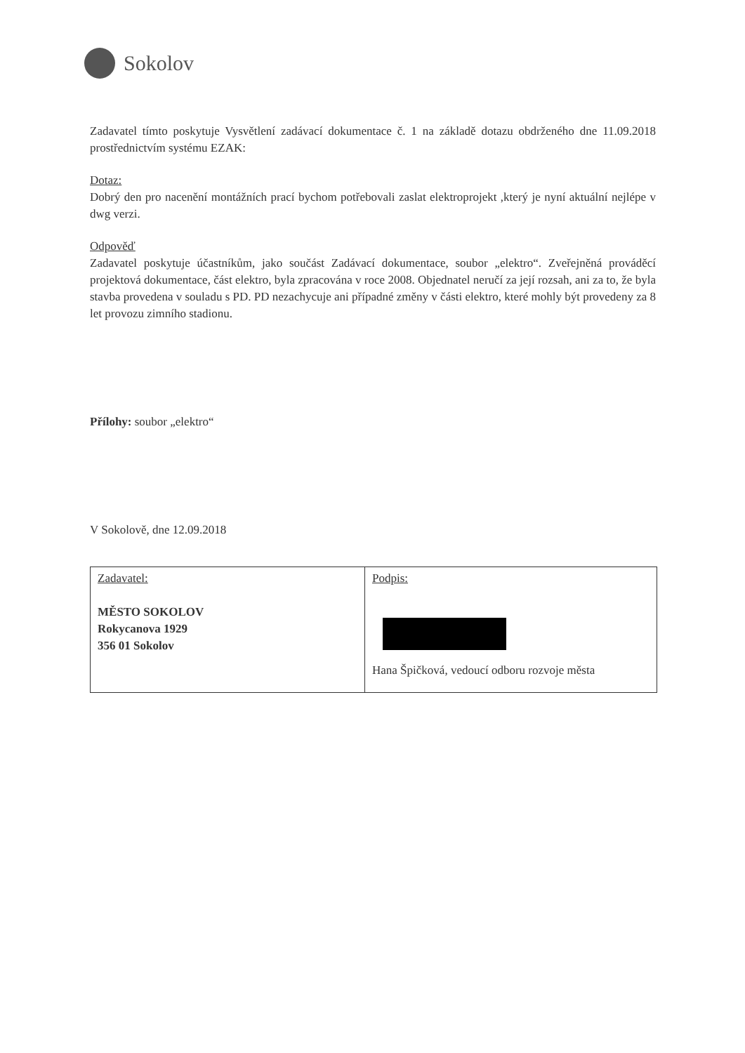Sokolov
Zadavatel tímto poskytuje Vysvětlení zadávací dokumentace č. 1 na základě dotazu obdrženého dne 11.09.2018 prostřednictvím systému EZAK:
Dotaz:
Dobrý den pro nacenění montážních prací bychom potřebovali zaslat elektroprojekt ,který je nyní aktuální nejlépe v dwg verzi.
Odpověď
Zadavatel poskytuje účastníkům, jako součást Zadávací dokumentace, soubor „elektro“. Zveřejněná prováděcí projektová dokumentace, část elektro, byla zpracována v roce 2008. Objednatel neručí za její rozsah, ani za to, že byla stavba provedena v souladu s PD. PD nezachycuje ani případné změny v části elektro, které mohly být provedeny za 8 let provozu zimního stadionu.
Přílohy: soubor „elektro“
V Sokolově, dne 12.09.2018
| Zadavatel: MĚSTO SOKOLOV Rokycanova 1929 356 01 Sokolov | Podpis: Hana Špičková, vedoucí odboru rozvoje města |